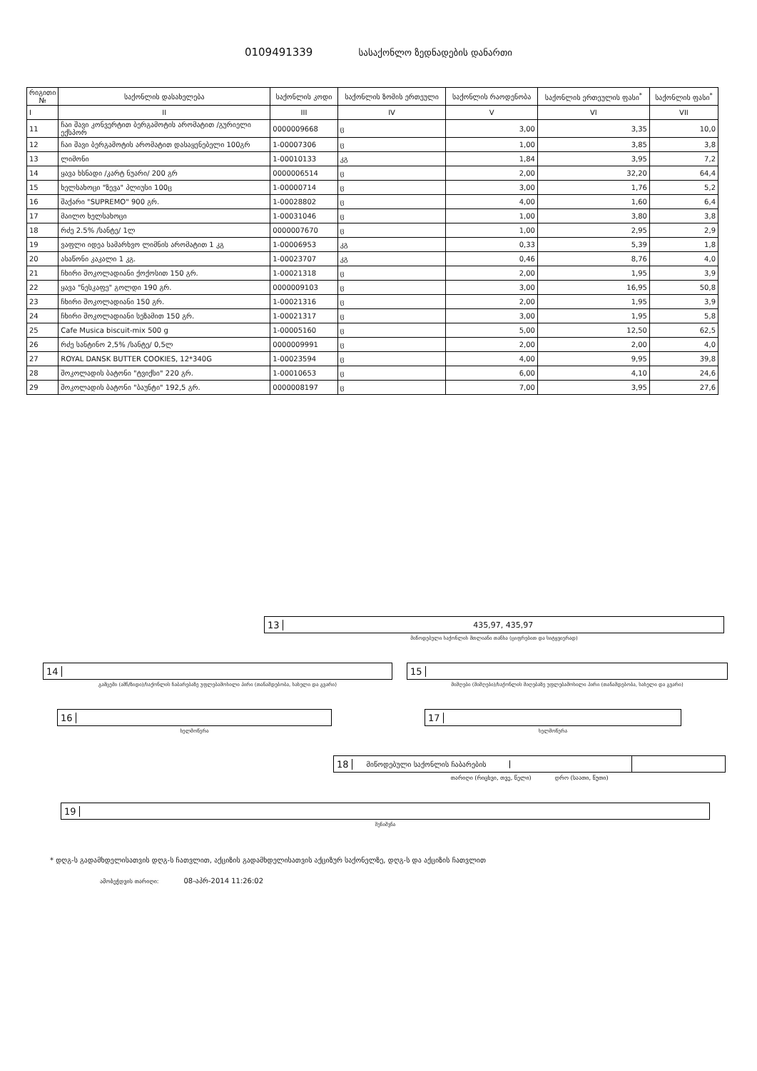0109491339 სასაქონლო ზედნადების დანართი
| რიგითი № | საქონლის დასახელება | საქონლის კოდი | საქონლის ზომის ერთეული | საქონლის რაოდენობა | საქონლის ერთეულის ფასი<sup>*</sup> | საქონლის ფასი<sup>*</sup> |
| --- | --- | --- | --- | --- | --- | --- |
| I | II | III | IV | V | VI | VII |
| 11 | ჩაი შავი კონვერტით ბერგამოტის არომატით /გურიელი ექსპორ | 0000009668 | ც | 3,00 | 3,35 | 10,0 |
| 12 | ჩაი შავი ბერგამოტის არომატით დასაყენებელი 100გრ | 1-00007306 | ც | 1,00 | 3,85 | 3,8 |
| 13 | ლიმონი | 1-00010133 | კგ | 1,84 | 3,95 | 7,2 |
| 14 | ყავა ხსნადი /კარტ ნუარი/ 200 გრ | 0000006514 | ც | 2,00 | 32,20 | 64,4 |
| 15 | ხელსახოცი "ზევა" პლიუსი 100ც | 1-00000714 | ც | 3,00 | 1,76 | 5,2 |
| 16 | შაქარი "SUPREMO" 900 გრ. | 1-00028802 | ც | 4,00 | 1,60 | 6,4 |
| 17 | მაილო ხელსახოცი | 1-00031046 | ც | 1,00 | 3,80 | 3,8 |
| 18 | რძე 2.5% /სანტე/ 1ლ | 0000007670 | ც | 1,00 | 2,95 | 2,9 |
| 19 | ვაფლი იდეა სამარხვო ლიმნის არომატით 1 კგ | 1-00006953 | კგ | 0,33 | 5,39 | 1,8 |
| 20 | ასაწონი კაკალი 1 კგ. | 1-00023707 | კგ | 0,46 | 8,76 | 4,0 |
| 21 | ჩხირი შოკოლადიანი ქოქოსით 150 გრ. | 1-00021318 | ც | 2,00 | 1,95 | 3,9 |
| 22 | ყავა "ნესკაფე" გოლდი 190 გრ. | 0000009103 | ც | 3,00 | 16,95 | 50,8 |
| 23 | ჩხირი შოკოლადიანი 150 გრ. | 1-00021316 | ც | 2,00 | 1,95 | 3,9 |
| 24 | ჩხირი შოკოლადიანი სეზამით 150 გრ. | 1-00021317 | ც | 3,00 | 1,95 | 5,8 |
| 25 | Cafe Musica biscuit-mix 500 g | 1-00005160 | ც | 5,00 | 12,50 | 62,5 |
| 26 | რძე სანტინო 2,5% /სანტე/ 0,5ლ | 0000009991 | ც | 2,00 | 2,00 | 4,0 |
| 27 | ROYAL DANSK BUTTER COOKIES, 12*340G | 1-00023594 | ც | 4,00 | 9,95 | 39,8 |
| 28 | შოკოლადის ბატონი "ტვიქსი" 220 გრ. | 1-00010653 | ც | 6,00 | 4,10 | 24,6 |
| 29 | შოკოლადის ბატონი "ბაუნტი" 192,5 გრ. | 0000008197 | ც | 7,00 | 3,95 | 27,6 |
13 435,97, 435,97
მიწოდებული საქონლის მთლიანი თანხა (ციფრებით და სიტყვიერად)
14
გამცემი (ამნ/ზიდი)/საქონლის ჩაბარებაზე უფლებამოსილი პირი (თანამდებობა, სახელი და გვარი)
15
მიმღები (მიმღები)/საქონლის მიღებაზე უფლებამოსილი პირი (თანამდებობა, სახელი და გვარი)
16
ხელმოწერა
17
ხელმოწერა
18 მიწოდებული საქონლის ჩაბარების
თარიღი (რიცხვი, თვე, წელი) დრო (საათი, წუთი)
19
შენიშვნა
* დღგ-ს გადამხდელისათვის დღგ-ს ჩათვლით, აქციზის გადამხდელისათვის აქციზურ საქონელზე, დღგ-ს და აქციზის ჩათვლით
ამობეჭდვის თარიღი: 08-აპრ-2014 11:26:02